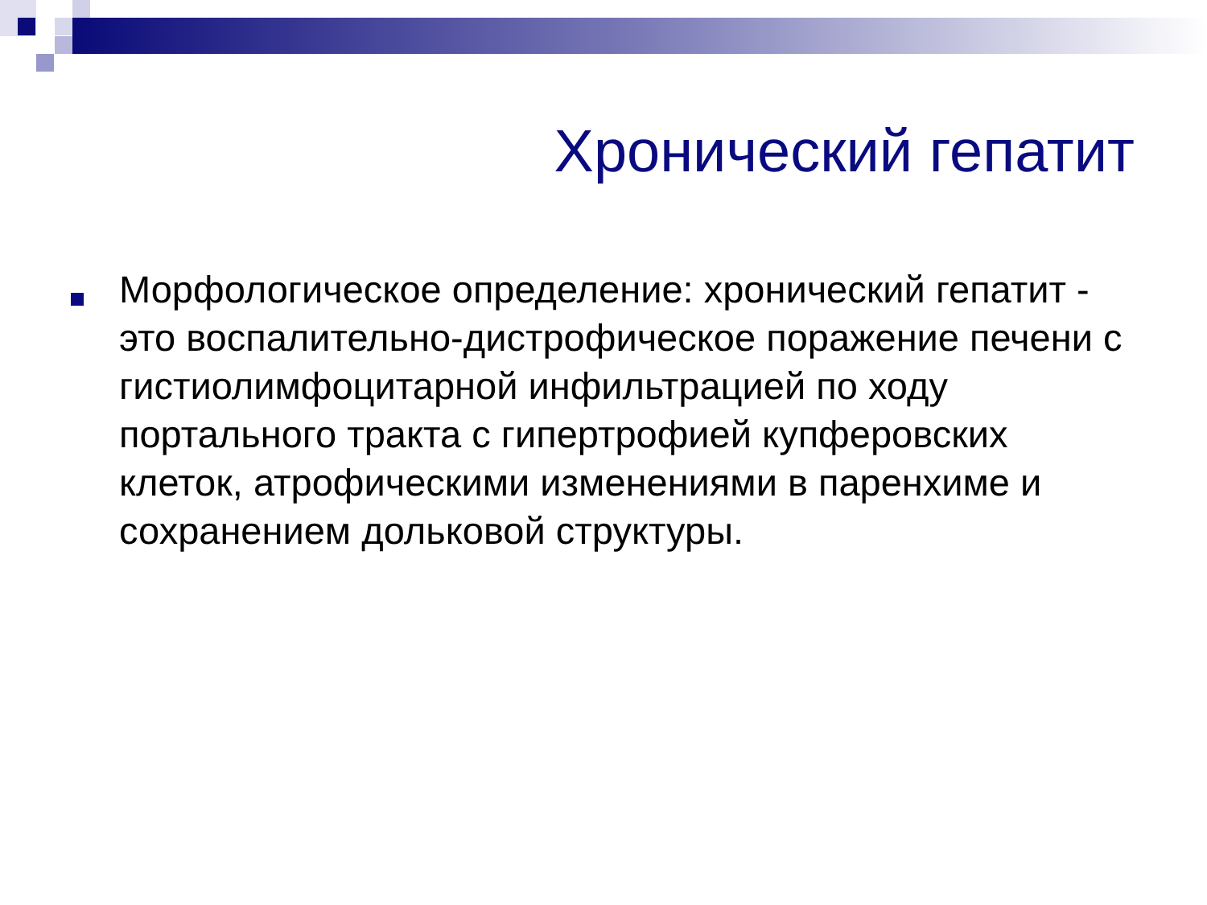Хронический гепатит
Морфологическое определение: хронический гепатит - это воспалительно-дистрофическое поражение печени с гистиолимфоцитарной инфильтрацией по ходу портального тракта с гипертрофией купферовских клеток, атрофическими изменениями в паренхиме и сохранением дольковой структуры.